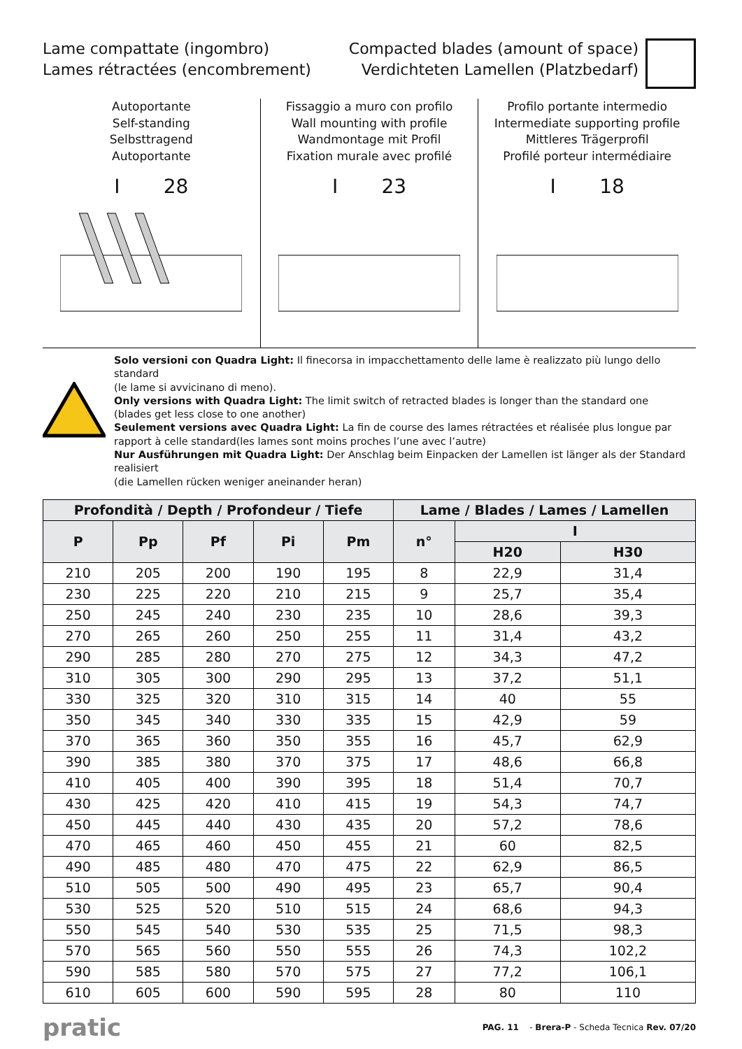Lame compattate (ingombro)
Lames rétractées (encombrement)
Compacted blades (amount of space)
Verdichteten Lamellen (Platzbedarf)
Autoportante
Self-standing
Selbsttragend
Autoportante
I 28
Fissaggio a muro con profilo
Wall mounting with profile
Wandmontage mit Profil
Fixation murale avec profilé
I 23
Profilo portante intermedio
Intermediate supporting profile
Mittleres Trägerprofil
Profilé porteur intermédiaire
I 18
Solo versioni con Quadra Light: Il finecorsa in impacchettamento delle lame è realizzato più lungo dello standard
(le lame si avvicinano di meno).
Only versions with Quadra Light: The limit switch of retracted blades is longer than the standard one
(blades get less close to one another)
Seulement versions avec Quadra Light: La fin de course des lames rétractées et réalisée plus longue par rapport à celle standard(les lames sont moins proches l’une avec l’autre)
Nur Ausführungen mit Quadra Light: Der Anschlag beim Einpacken der Lamellen ist länger als der Standard realisiert
(die Lamellen rücken weniger aneinander heran)
| Profondità / Depth / Profondeur / Tiefe | | | | | Lame / Blades / Lames / Lamellen | | |
| --- | --- | --- | --- | --- | --- | --- | --- |
| P | Pp | Pf | Pi | Pm | n° | I | |
| | | | | | | H20 | H30 |
| 210 | 205 | 200 | 190 | 195 | 8 | 22,9 | 31,4 |
| 230 | 225 | 220 | 210 | 215 | 9 | 25,7 | 35,4 |
| 250 | 245 | 240 | 230 | 235 | 10 | 28,6 | 39,3 |
| 270 | 265 | 260 | 250 | 255 | 11 | 31,4 | 43,2 |
| 290 | 285 | 280 | 270 | 275 | 12 | 34,3 | 47,2 |
| 310 | 305 | 300 | 290 | 295 | 13 | 37,2 | 51,1 |
| 330 | 325 | 320 | 310 | 315 | 14 | 40 | 55 |
| 350 | 345 | 340 | 330 | 335 | 15 | 42,9 | 59 |
| 370 | 365 | 360 | 350 | 355 | 16 | 45,7 | 62,9 |
| 390 | 385 | 380 | 370 | 375 | 17 | 48,6 | 66,8 |
| 410 | 405 | 400 | 390 | 395 | 18 | 51,4 | 70,7 |
| 430 | 425 | 420 | 410 | 415 | 19 | 54,3 | 74,7 |
| 450 | 445 | 440 | 430 | 435 | 20 | 57,2 | 78,6 |
| 470 | 465 | 460 | 450 | 455 | 21 | 60 | 82,5 |
| 490 | 485 | 480 | 470 | 475 | 22 | 62,9 | 86,5 |
| 510 | 505 | 500 | 490 | 495 | 23 | 65,7 | 90,4 |
| 530 | 525 | 520 | 510 | 515 | 24 | 68,6 | 94,3 |
| 550 | 545 | 540 | 530 | 535 | 25 | 71,5 | 98,3 |
| 570 | 565 | 560 | 550 | 555 | 26 | 74,3 | 102,2 |
| 590 | 585 | 580 | 570 | 575 | 27 | 77,2 | 106,1 |
| 610 | 605 | 600 | 590 | 595 | 28 | 80 | 110 |
pratic
PAG. 11 - Brera-P - Scheda Tecnica Rev. 07/20